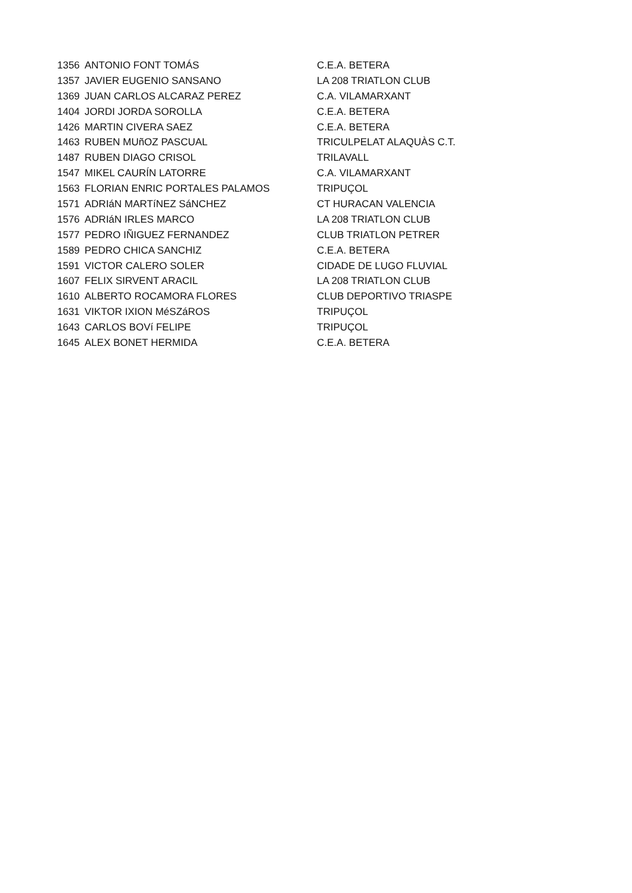| 1356 | ANTONIO FONT TOMÁS | C.E.A. BETERA |
| 1357 | JAVIER EUGENIO SANSANO | LA 208 TRIATLON CLUB |
| 1369 | JUAN CARLOS ALCARAZ PEREZ | C.A. VILAMARXANT |
| 1404 | JORDI JORDA SOROLLA | C.E.A. BETERA |
| 1426 | MARTIN CIVERA SAEZ | C.E.A. BETERA |
| 1463 | RUBEN MUñOZ PASCUAL | TRICULPELAT ALAQUÀS C.T. |
| 1487 | RUBEN DIAGO CRISOL | TRILAVALL |
| 1547 | MIKEL CAURÍN LATORRE | C.A. VILAMARXANT |
| 1563 | FLORIAN ENRIC PORTALES PALAMOS | TRIPUÇOL |
| 1571 | ADRIáN MARTíNEZ SáNCHEZ | CT HURACAN VALENCIA |
| 1576 | ADRIáN IRLES MARCO | LA 208 TRIATLON CLUB |
| 1577 | PEDRO IÑIGUEZ FERNANDEZ | CLUB TRIATLON PETRER |
| 1589 | PEDRO CHICA SANCHIZ | C.E.A. BETERA |
| 1591 | VICTOR CALERO SOLER | CIDADE DE LUGO FLUVIAL |
| 1607 | FELIX SIRVENT ARACIL | LA 208 TRIATLON CLUB |
| 1610 | ALBERTO ROCAMORA FLORES | CLUB DEPORTIVO TRIASPE |
| 1631 | VIKTOR IXION MéSZáROS | TRIPUÇOL |
| 1643 | CARLOS BOVí FELIPE | TRIPUÇOL |
| 1645 | ALEX BONET HERMIDA | C.E.A. BETERA |